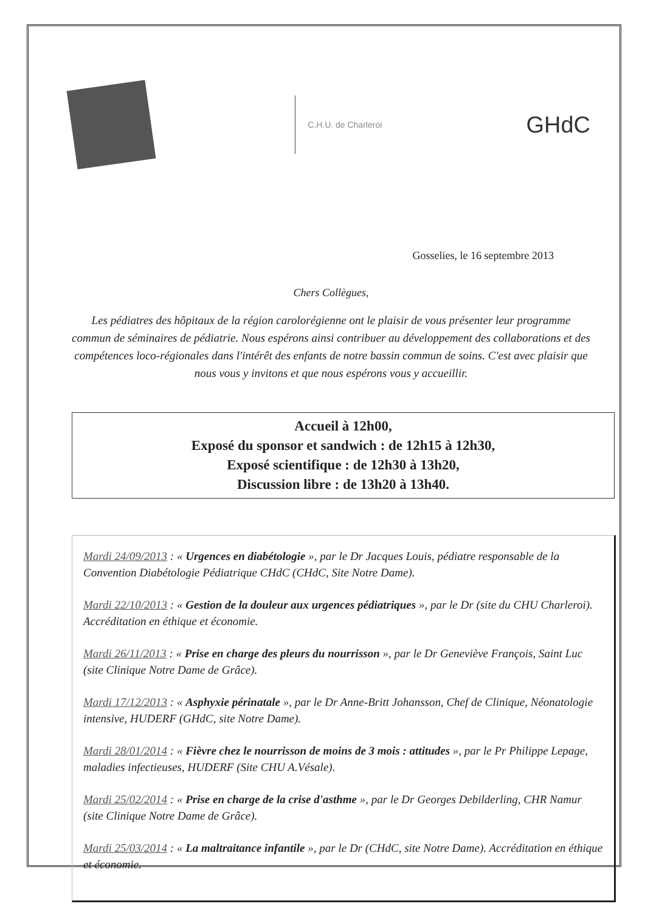C.H.U. de Charleroi
GHdC
Gosselies, le 16 septembre 2013
Chers Collègues,
Les pédiatres des hôpitaux de la région carolorégienne ont le plaisir de vous présenter leur programme commun de séminaires de pédiatrie. Nous espérons ainsi contribuer au développement des collaborations et des compétences loco-régionales dans l'intérêt des enfants de notre bassin commun de soins. C'est avec plaisir que nous vous y invitons et que nous espérons vous y accueillir.
Accueil à 12h00,
Exposé du sponsor et sandwich : de 12h15 à 12h30,
Exposé scientifique : de 12h30 à 13h20,
Discussion libre : de 13h20 à 13h40.
Mardi 24/09/2013 : « Urgences en diabétologie », par le Dr Jacques Louis, pédiatre responsable de la Convention Diabétologie Pédiatrique CHdC (CHdC, Site Notre Dame).
Mardi 22/10/2013 : « Gestion de la douleur aux urgences pédiatriques », par le Dr (site du CHU Charleroi). Accréditation en éthique et économie.
Mardi 26/11/2013 : « Prise en charge des pleurs du nourrisson », par le Dr Geneviève François, Saint Luc (site Clinique Notre Dame de Grâce).
Mardi 17/12/2013 : « Asphyxie périnatale », par le Dr Anne-Britt Johansson, Chef de Clinique, Néonatologie intensive, HUDERF (GHdC, site Notre Dame).
Mardi 28/01/2014 : « Fièvre chez le nourrisson de moins de 3 mois : attitudes », par le Pr Philippe Lepage, maladies infectieuses, HUDERF (Site CHU A.Vésale).
Mardi 25/02/2014 : « Prise en charge de la crise d'asthme », par le Dr Georges Debilderling, CHR Namur (site Clinique Notre Dame de Grâce).
Mardi 25/03/2014 : « La maltraitance infantile », par le Dr (CHdC, site Notre Dame). Accréditation en éthique et économie.